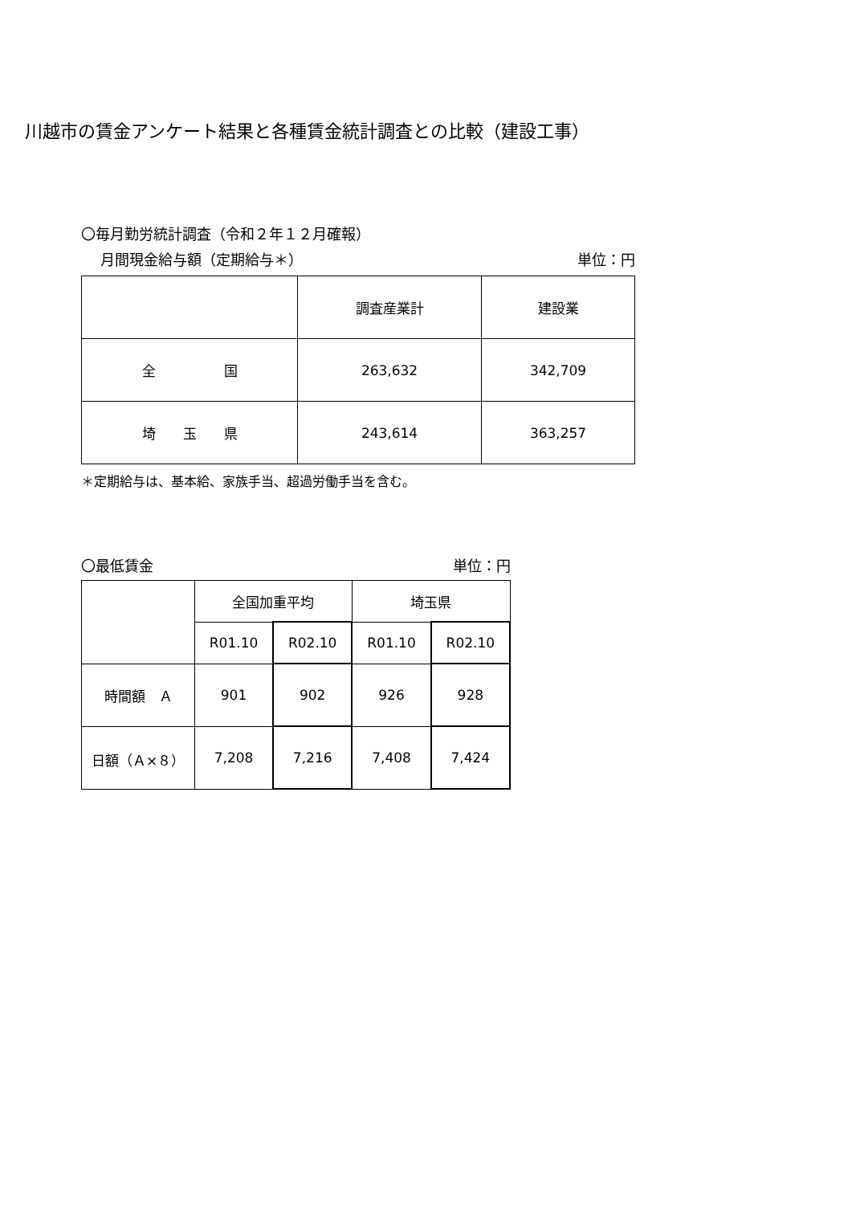川越市の賃金アンケート結果と各種賃金統計調査との比較（建設工事）
〇毎月勤労統計調査（令和２年１２月確報）
月間現金給与額（定期給与＊） 単位：円
| | 調査産業計 | 建設業 |
| --- | --- | --- |
| 全 国 | 263,632 | 342,709 |
| 埼 玉 県 | 243,614 | 363,257 |
＊定期給与は、基本給、家族手当、超過労働手当を含む。
〇最低賃金 単位：円
| | 全国加重平均 | | 埼玉県 | |
| --- | --- | --- | --- | --- |
| | R01.10 | R02.10 | R01.10 | R02.10 |
| 時間額 Ａ | 901 | 902 | 926 | 928 |
| 日額（Ａ×８） | 7,208 | 7,216 | 7,408 | 7,424 |